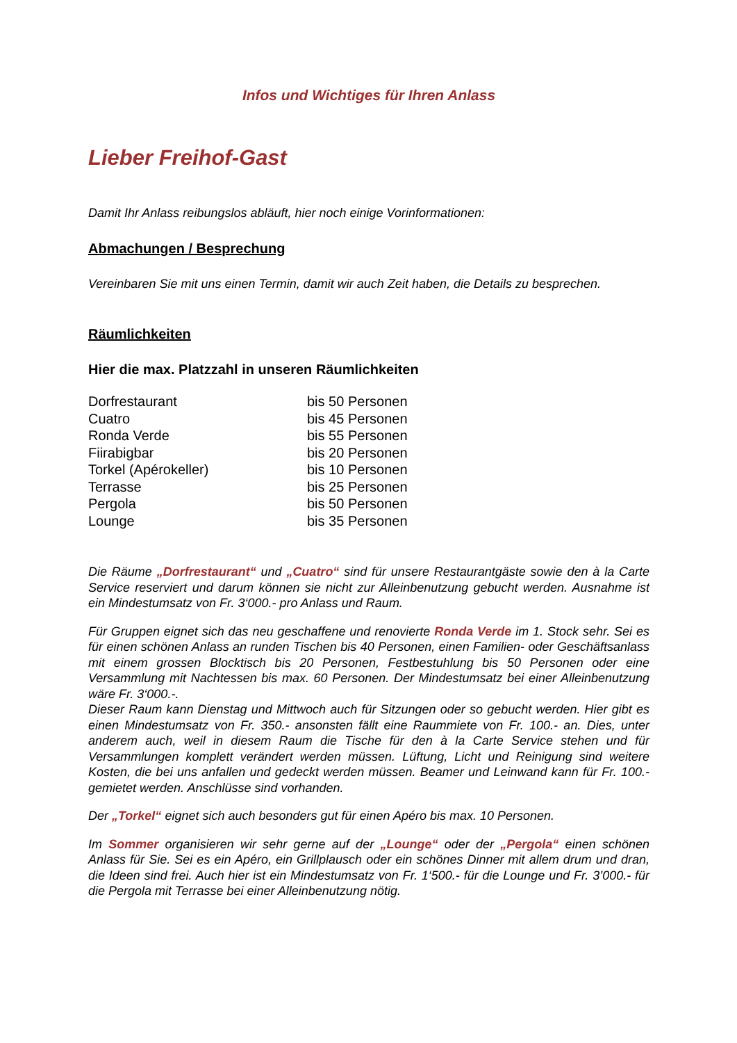Infos und Wichtiges für Ihren Anlass
Lieber Freihof-Gast
Damit Ihr Anlass reibungslos abläuft, hier noch einige Vorinformationen:
Abmachungen / Besprechung
Vereinbaren Sie mit uns einen Termin, damit wir auch Zeit haben, die Details zu besprechen.
Räumlichkeiten
Hier die max. Platzzahl in unseren Räumlichkeiten
| Dorfrestaurant | bis 50 Personen |
| Cuatro | bis 45 Personen |
| Ronda Verde | bis 55 Personen |
| Fiirabigbar | bis 20 Personen |
| Torkel (Apérokeller) | bis 10 Personen |
| Terrasse | bis 25 Personen |
| Pergola | bis 50 Personen |
| Lounge | bis 35 Personen |
Die Räume „Dorfrestaurant“ und „Cuatro“ sind für unsere Restaurantgäste sowie den à la Carte Service reserviert und darum können sie nicht zur Alleinbenutzung gebucht werden. Ausnahme ist ein Mindestumsatz von Fr. 3‘000.- pro Anlass und Raum.
Für Gruppen eignet sich das neu geschaffene und renovierte Ronda Verde im 1. Stock sehr. Sei es für einen schönen Anlass an runden Tischen bis 40 Personen, einen Familien- oder Geschäftsanlass mit einem grossen Blocktisch bis 20 Personen, Festbestuhlung bis 50 Personen oder eine Versammlung mit Nachtessen bis max. 60 Personen. Der Mindestumsatz bei einer Alleinbenutzung wäre Fr. 3‘000.-.
Dieser Raum kann Dienstag und Mittwoch auch für Sitzungen oder so gebucht werden. Hier gibt es einen Mindestumsatz von Fr. 350.- ansonsten fällt eine Raummiete von Fr. 100.- an. Dies, unter anderem auch, weil in diesem Raum die Tische für den à la Carte Service stehen und für Versammlungen komplett verändert werden müssen. Lüftung, Licht und Reinigung sind weitere Kosten, die bei uns anfallen und gedeckt werden müssen. Beamer und Leinwand kann für Fr. 100.- gemietet werden. Anschlüsse sind vorhanden.
Der „Torkel“ eignet sich auch besonders gut für einen Apéro bis max. 10 Personen.
Im Sommer organisieren wir sehr gerne auf der „Lounge“ oder der „Pergola“ einen schönen Anlass für Sie. Sei es ein Apéro, ein Grillplausch oder ein schönes Dinner mit allem drum und dran, die Ideen sind frei. Auch hier ist ein Mindestumsatz von Fr. 1‘500.- für die Lounge und Fr. 3’000.- für die Pergola mit Terrasse bei einer Alleinbenutzung nötig.